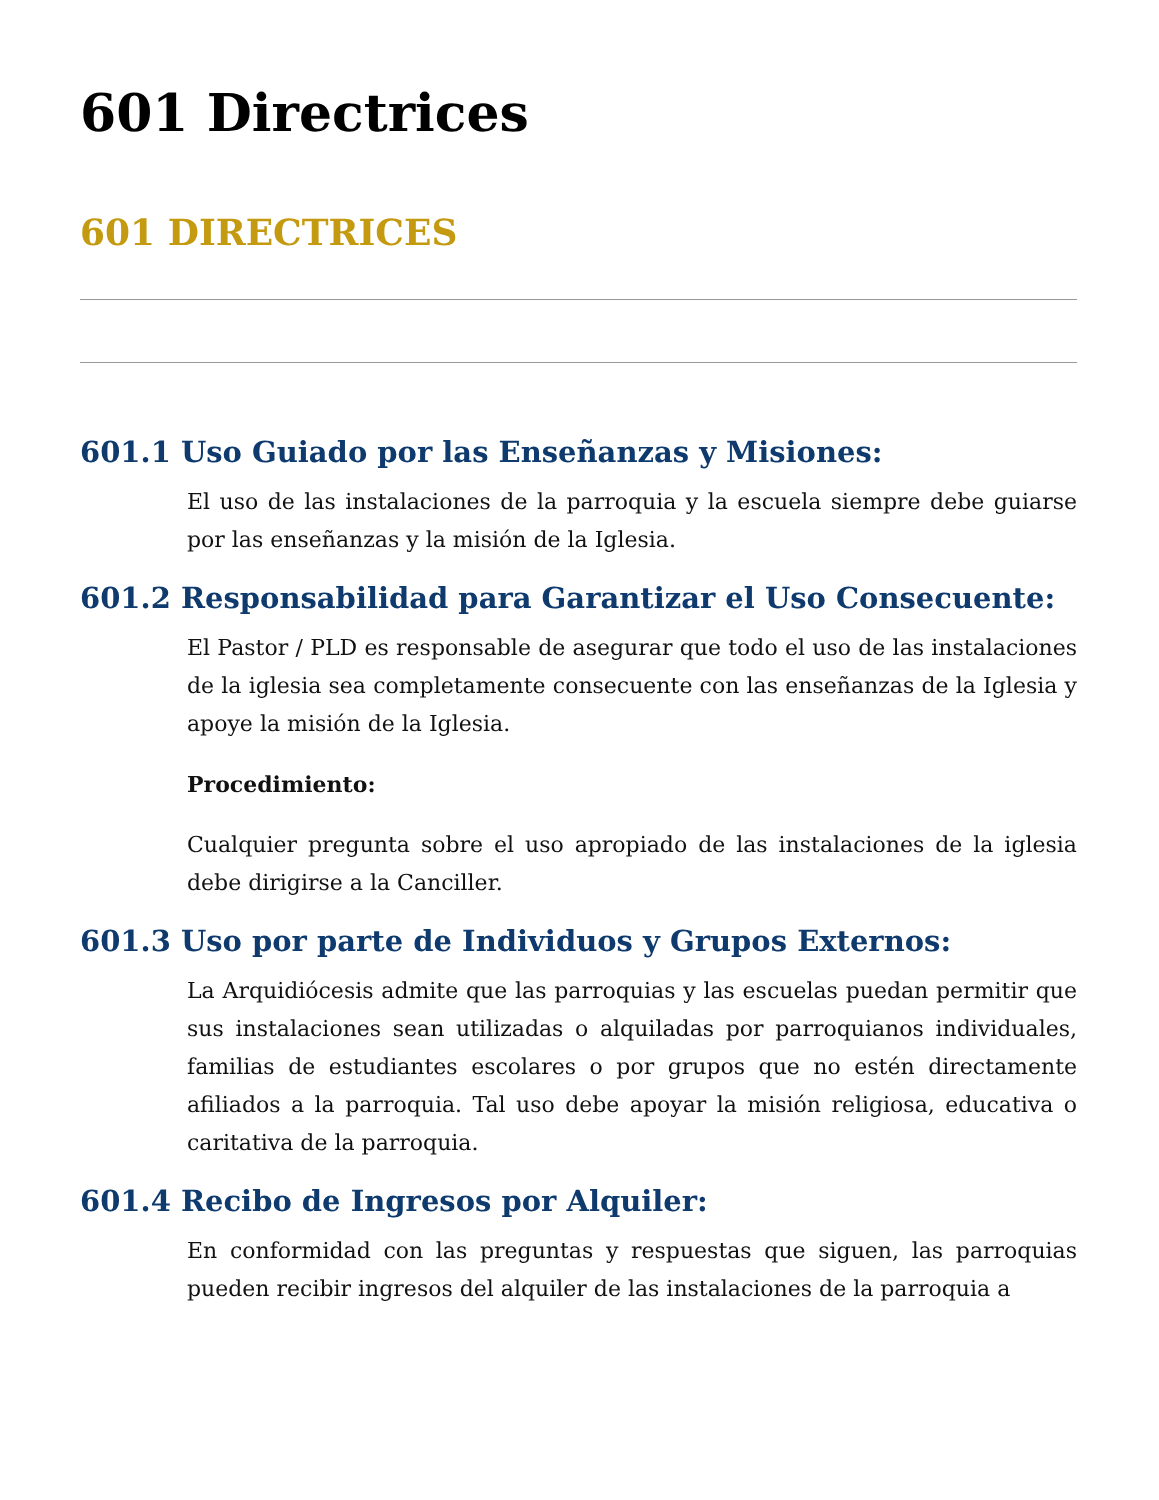601 Directrices
601 DIRECTRICES
601.1 Uso Guiado por las Enseñanzas y Misiones:
El uso de las instalaciones de la parroquia y la escuela siempre debe guiarse por las enseñanzas y la misión de la Iglesia.
601.2 Responsabilidad para Garantizar el Uso Consecuente:
El Pastor / PLD es responsable de asegurar que todo el uso de las instalaciones de la iglesia sea completamente consecuente con las enseñanzas de la Iglesia y apoye la misión de la Iglesia.
Procedimiento:
Cualquier pregunta sobre el uso apropiado de las instalaciones de la iglesia debe dirigirse a la Canciller.
601.3 Uso por parte de Individuos y Grupos Externos:
La Arquidiócesis admite que las parroquias y las escuelas puedan permitir que sus instalaciones sean utilizadas o alquiladas por parroquianos individuales, familias de estudiantes escolares o por grupos que no estén directamente afiliados a la parroquia. Tal uso debe apoyar la misión religiosa, educativa o caritativa de la parroquia.
601.4 Recibo de Ingresos por Alquiler:
En conformidad con las preguntas y respuestas que siguen, las parroquias pueden recibir ingresos del alquiler de las instalaciones de la parroquia a